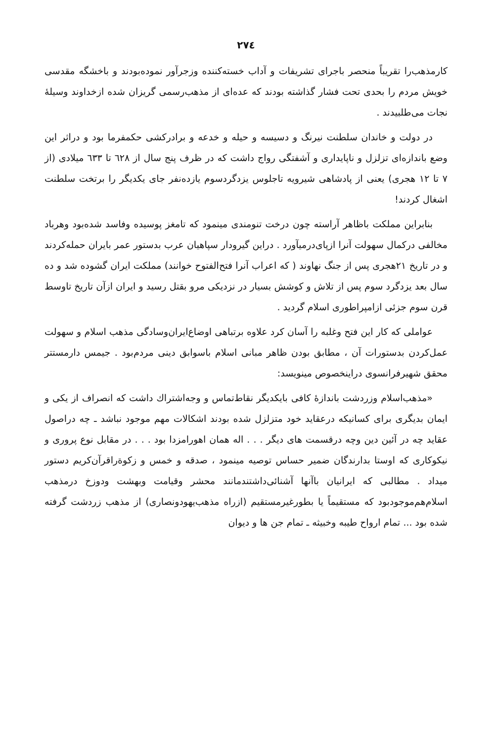۲۷٤
کارمذهب‌را تقریباً منحصر باجرای تشریفات و آداب خسته‌کننده وزجرآور نموده‌بودند و باخشگه مقدسی خویش مردم را بحدی تحت فشار گذاشته بودند که عده‌ای از مذهب‌رسمی گریزان شده ازخداوند وسیلهٔ نجات می‌طلبیدند .
در دولت و خاندان سلطنت نیرنگ و دسیسه و حیله و خدعه و برادرکشی حکمفرما بود و دراثر این وضع باندازه‌ای تزلزل و ناپایداری و آشفتگی رواج داشت که در ظرف پنج سال از ٦٢٨ تا ٦٣٣ میلادی (از ۷ تا ۱۲ هجری) یعنی از پادشاهی شیرویه تاجلوس یزدگردسوم یازده‌نفر جای یکدیگر را برتخت سلطنت اشغال کردند!
بنابراین مملکت باظاهر آراسته چون درخت تنومندی مینمود که تامغز پوسیده وفاسد شده‌بود وهرباد مخالفی درکمال سهولت آنرا ازپای‌درمیآورد . دراین گیرودار سپاهیان عرب بدستور عمر بایران حمله‌کردند و در تاریخ ۲۱هجری پس از جنگ نهاوند ( که اعراب آنرا فتح‌الفتوح خوانند) مملکت ایران گشوده شد و ده سال بعد یزدگرد سوم پس از تلاش و کوشش بسیار در نزدیکی مرو بقتل رسید و ایران ازآن تاریخ تاوسط قرن سوم جزئی ازامپراطوری اسلام گردید .
عواملی که کار این فتح وغلبه را آسان کرد علاوه برتباهی اوضاع‌ایران‌وسادگی مذهب اسلام و سهولت عمل‌کردن بدستورات آن ، مطابق بودن ظاهر مبانی اسلام باسوابق دینی مردم‌بود . جیمس دارمستتر محقق شهیرفرانسوی دراینخصوص مینویسد:
«مذهب‌اسلام وزردشت باندازهٔ کافی بایکدیگر نقاط‌تماس و وجه‌اشتراك داشت که انصراف از یکی و ایمان بدیگری برای کسانیکه درعقاید خود متزلزل شده بودند اشکالات مهم موجود نباشد ـ چه دراصول عقاید چه در آئین دین وچه درقسمت های دیگر . . . اله همان اهورامزدا بود . . . در مقابل نوع پروری و نیکوکاری که اوستا بدارندگان ضمیر حساس توصیه مینمود ، صدقه و خمس و زکوة‌راقرآن‌کریم دستور میداد . مطالبی که ایرانیان باآنها آشنائی‌داشتندمانند محشر وقیامت وبهشت ودوزخ درمذهب اسلام‌هم‌موجودبود که مستقیماً یا بطورغیرمستقیم (ازراه مذهب‌یهودونصاری) از مذهب زردشت گرفته شده بود ... تمام ارواح طیبه وخبیثه ـ تمام جن ها و دیوان